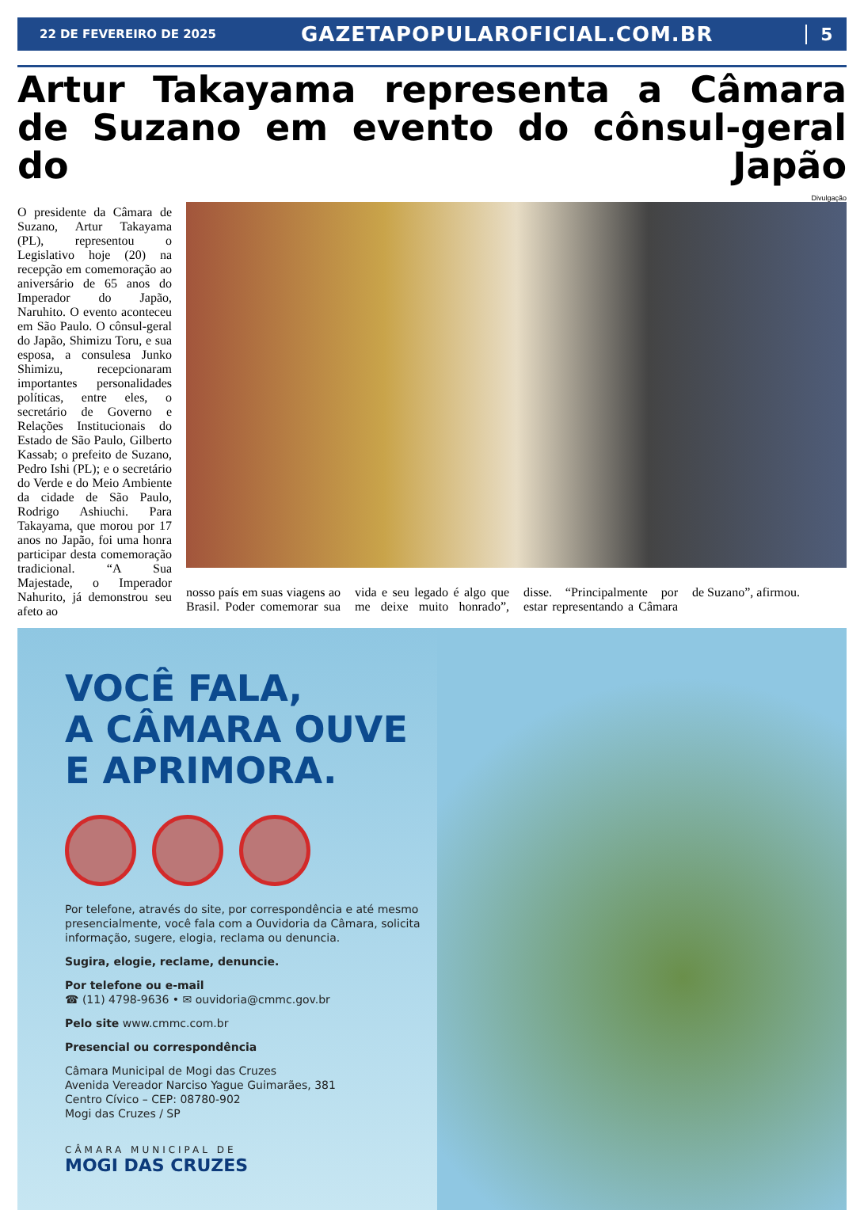22 DE FEVEREIRO DE 2025 GAZETAPOPULAROFICIAL.COM.BR 5
Artur Takayama representa a Câmara de Suzano em evento do cônsul-geral do Japão
O presidente da Câmara de Suzano, Artur Takayama (PL), representou o Legislativo hoje (20) na recepção em comemoração ao aniversário de 65 anos do Imperador do Japão, Naruhito. O evento aconteceu em São Paulo. O cônsul-geral do Japão, Shimizu Toru, e sua esposa, a consulesa Junko Shimizu, recepcionaram importantes personalidades políticas, entre eles, o secretário de Governo e Relações Institucionais do Estado de São Paulo, Gilberto Kassab; o prefeito de Suzano, Pedro Ishi (PL); e o secretário do Verde e do Meio Ambiente da cidade de São Paulo, Rodrigo Ashiuchi. Para Takayama, que morou por 17 anos no Japão, foi uma honra participar desta comemoração tradicional. “A Sua Majestade, o Imperador Nahurito, já demonstrou seu afeto ao
Divulgação
nosso país em suas viagens ao Brasil. Poder comemorar sua vida e seu legado é algo que me deixe muito honrado”, disse. “Principalmente por estar representando a Câmara de Suzano”, afirmou.
VOCÊ FALA,
A CÂMARA OUVE
E APRIMORA.
Por telefone, através do site, por correspondência e até mesmo presencialmente, você fala com a Ouvidoria da Câmara, solicita informação, sugere, elogia, reclama ou denuncia.
Sugira, elogie, reclame, denuncie.
Por telefone ou e-mail
☎ (11) 4798-9636 • ✉ ouvidoria@cmmc.gov.br
Pelo site www.cmmc.com.br
Presencial ou correspondência
Câmara Municipal de Mogi das Cruzes
Avenida Vereador Narciso Yague Guimarães, 381
Centro Cívico – CEP: 08780-902
Mogi das Cruzes / SP
CÂMARA MUNICIPAL DE
MOGI DAS CRUZES